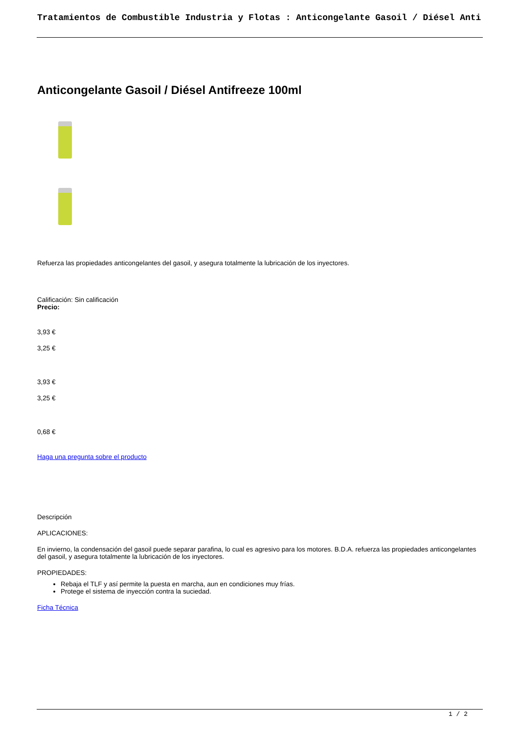Tratamientos de Combustible Industria y Flotas : Anticongelante Gasoil / Diésel Anti
Anticongelante Gasoil / Diésel Antifreeze 100ml
Refuerza las propiedades anticongelantes del gasoil, y asegura totalmente la lubricación de los inyectores.
Calificación: Sin calificación
Precio:
3,93 €
3,25 €
3,93 €
3,25 €
0,68 €
Haga una pregunta sobre el producto
Descripción
APLICACIONES:
En invierno, la condensación del gasoil puede separar parafina, lo cual es agresivo para los motores. B.D.A. refuerza las propiedades anticongelantes del gasoil, y asegura totalmente la lubricación de los inyectores.
PROPIEDADES:
Rebaja el TLF y así permite la puesta en marcha, aun en condiciones muy frías.
Protege el sistema de inyección contra la suciedad.
Ficha Técnica
1 / 2